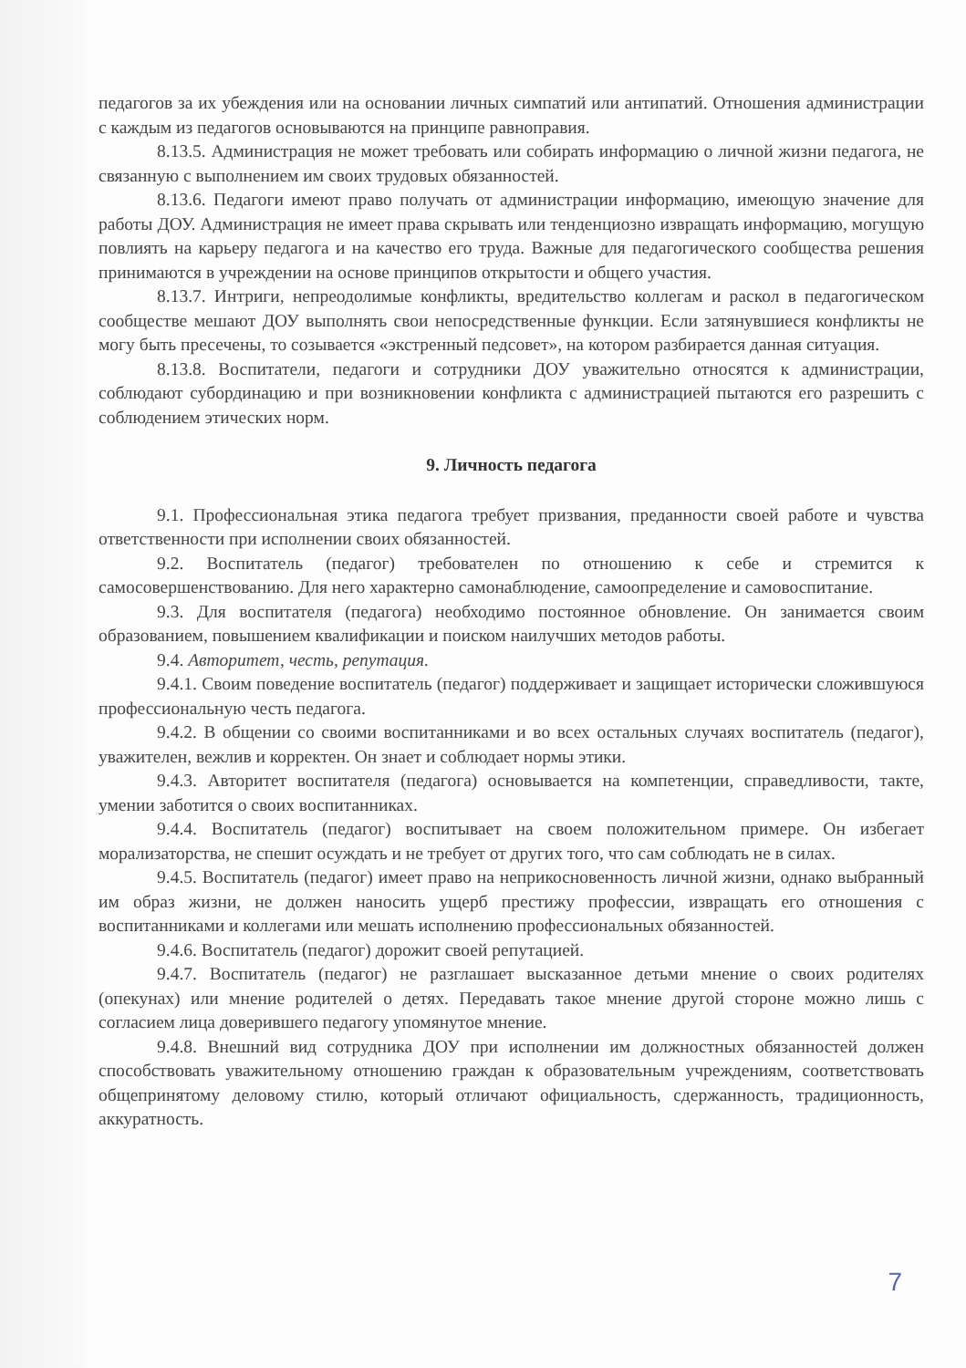педагогов за их убеждения или на основании личных симпатий или антипатий. Отношения администрации с каждым из педагогов основываются на принципе равноправия.
8.13.5. Администрация не может требовать или собирать информацию о личной жизни педагога, не связанную с выполнением им своих трудовых обязанностей.
8.13.6. Педагоги имеют право получать от администрации информацию, имеющую значение для работы ДОУ. Администрация не имеет права скрывать или тенденциозно извращать информацию, могущую повлиять на карьеру педагога и на качество его труда. Важные для педагогического сообщества решения принимаются в учреждении на основе принципов открытости и общего участия.
8.13.7. Интриги, непреодолимые конфликты, вредительство коллегам и раскол в педагогическом сообществе мешают ДОУ выполнять свои непосредственные функции. Если затянувшиеся конфликты не могу быть пресечены, то созывается «экстренный педсовет», на котором разбирается данная ситуация.
8.13.8. Воспитатели, педагоги и сотрудники ДОУ уважительно относятся к администрации, соблюдают субординацию и при возникновении конфликта с администрацией пытаются его разрешить с соблюдением этических норм.
9. Личность педагога
9.1. Профессиональная этика педагога требует призвания, преданности своей работе и чувства ответственности при исполнении своих обязанностей.
9.2. Воспитатель (педагог) требователен по отношению к себе и стремится к самосовершенствованию. Для него характерно самонаблюдение, самоопределение и самовоспитание.
9.3. Для воспитателя (педагога) необходимо постоянное обновление. Он занимается своим образованием, повышением квалификации и поиском наилучших методов работы.
9.4. Авторитет, честь, репутация.
9.4.1. Своим поведение воспитатель (педагог) поддерживает и защищает исторически сложившуюся профессиональную честь педагога.
9.4.2. В общении со своими воспитанниками и во всех остальных случаях воспитатель (педагог), уважителен, вежлив и корректен. Он знает и соблюдает нормы этики.
9.4.3. Авторитет воспитателя (педагога) основывается на компетенции, справедливости, такте, умении заботится о своих воспитанниках.
9.4.4. Воспитатель (педагог) воспитывает на своем положительном примере. Он избегает морализаторства, не спешит осуждать и не требует от других того, что сам соблюдать не в силах.
9.4.5. Воспитатель (педагог) имеет право на неприкосновенность личной жизни, однако выбранный им образ жизни, не должен наносить ущерб престижу профессии, извращать его отношения с воспитанниками и коллегами или мешать исполнению профессиональных обязанностей.
9.4.6. Воспитатель (педагог) дорожит своей репутацией.
9.4.7. Воспитатель (педагог) не разглашает высказанное детьми мнение о своих родителях (опекунах) или мнение родителей о детях. Передавать такое мнение другой стороне можно лишь с согласием лица доверившего педагогу упомянутое мнение.
9.4.8. Внешний вид сотрудника ДОУ при исполнении им должностных обязанностей должен способствовать уважительному отношению граждан к образовательным учреждениям, соответствовать общепринятому деловому стилю, который отличают официальность, сдержанность, традиционность, аккуратность.
7